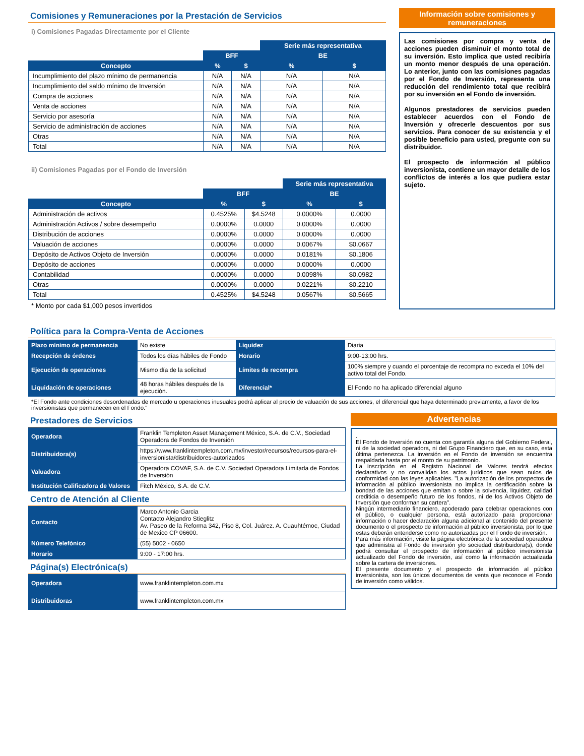Comisiones y Remuneraciones por la Prestación de Servicios
i) Comisiones Pagadas Directamente por el Cliente
| | | | Serie más representativa | |
| | BFF | | BE | |
| Concepto | % | $ | % | $ |
| Incumplimiento del plazo mínimo de permanencia | N/A | N/A | N/A | N/A |
| Incumplimiento del saldo mínimo de Inversión | N/A | N/A | N/A | N/A |
| Compra de acciones | N/A | N/A | N/A | N/A |
| Venta de acciones | N/A | N/A | N/A | N/A |
| Servicio por asesoría | N/A | N/A | N/A | N/A |
| Servicio de administración de acciones | N/A | N/A | N/A | N/A |
| Otras | N/A | N/A | N/A | N/A |
| Total | N/A | N/A | N/A | N/A |
ii) Comisiones Pagadas por el Fondo de Inversión
| | | | Serie más representativa | |
| | BFF | | BE | |
| Concepto | % | $ | % | $ |
| Administración de activos | 0.4525% | $4.5248 | 0.0000% | 0.0000 |
| Administración Activos / sobre desempeño | 0.0000% | 0.0000 | 0.0000% | 0.0000 |
| Distribución de acciones | 0.0000% | 0.0000 | 0.0000% | 0.0000 |
| Valuación de acciones | 0.0000% | 0.0000 | 0.0067% | $0.0667 |
| Depósito de Activos Objeto de Inversión | 0.0000% | 0.0000 | 0.0181% | $0.1806 |
| Depósito de acciones | 0.0000% | 0.0000 | 0.0000% | 0.0000 |
| Contabilidad | 0.0000% | 0.0000 | 0.0098% | $0.0982 |
| Otras | 0.0000% | 0.0000 | 0.0221% | $0.2210 |
| Total | 0.4525% | $4.5248 | 0.0567% | $0.5665 |
* Monto por cada $1,000 pesos invertidos
Información sobre comisiones y remuneraciones
Las comisiones por compra y venta de acciones pueden disminuir el monto total de su inversión. Esto implica que usted recibiría un monto menor después de una operación. Lo anterior, junto con las comisiones pagadas por el Fondo de Inversión, representa una reducción del rendimiento total que recibirá por su inversión en el Fondo de inversión.
Algunos prestadores de servicios pueden establecer acuerdos con el Fondo de Inversión y ofrecerle descuentos por sus servicios. Para conocer de su existencia y el posible beneficio para usted, pregunte con su distribuidor.
El prospecto de información al público inversionista, contiene un mayor detalle de los conflictos de interés a los que pudiera estar sujeto.
Política para la Compra-Venta de Acciones
| Plazo mínimo de permanencia | No existe | Liquidez | Diaria |
| Recepción de órdenes | Todos los días hábiles de Fondo | Horario | 9:00-13:00 hrs. |
| Ejecución de operaciones | Mismo día de la solicitud | Límites de recompra | 100% siempre y cuando el porcentaje de recompra no exceda el 10% del activo total del Fondo. |
| Liquidación de operaciones | 48 horas hábiles después de la ejecución. | Diferencial* | El Fondo no ha aplicado diferencial alguno |
*El Fondo ante condiciones desordenadas de mercado u operaciones inusuales podrá aplicar al precio de valuación de sus acciones, el diferencial que haya determinado previamente, a favor de los inversionistas que permanecen en el Fondo."
Prestadores de Servicios
| Operadora | Franklin Templeton Asset Management México, S.A. de C.V., Sociedad Operadora de Fondos de Inversión |
| Distribuidora(s) | https://www.franklintempleton.com.mx/investor/recursos/recursos-para-el-inversionista/distribuidores-autorizados |
| Valuadora | Operadora COVAF, S.A. de C.V. Sociedad Operadora Limitada de Fondos de Inversión |
| Institución Calificadora de Valores | Fitch México, S.A. de C.V. |
Centro de Atención al Cliente
| Contacto | Marco Antonio Garcia Contacto Alejandro Stieglitz Av. Paseo de la Reforma 342, Piso 8, Col. Juárez. A. Cuauhtémoc, Ciudad de Mexico CP 06600. |
| Número Telefónico | (55) 5002 - 0650 |
| Horario | 9:00 - 17:00 hrs. |
Página(s) Electrónica(s)
| Operadora | www.franklintempleton.com.mx |
| Distribuidoras | www.franklintempleton.com.mx |
Advertencias
.
El Fondo de Inversión no cuenta con garantía alguna del Gobierno Federal, ni de la sociedad operadora, ni del Grupo Financiero que, en su caso, esta última pertenezca. La inversión en el Fondo de inversión se encuentra respaldada hasta por el monto de su patrimonio.
La inscripción en el Registro Nacional de Valores tendrá efectos declarativos y no convalidan los actos jurídicos que sean nulos de conformidad con las leyes aplicables. "La autorización de los prospectos de información al público inversionista no implica la certificación sobre la bondad de las acciones que emitan o sobre la solvencia, liquidez, calidad crediticia o desempeño futuro de los fondos, ni de los Activos Objeto de Inversión que conforman su cartera".
Ningún intermediario financiero, apoderado para celebrar operaciones con el público, o cualquier persona, está autorizado para proporcionar información o hacer declaración alguna adicional al contenido del presente documento o el prospecto de información al público inversionista, por lo que estas deberán entenderse como no autorizadas por el Fondo de inversión.
Para más información, visite la página electrónica de la sociedad operadora que administra al Fondo de inversión y/o sociedad distribuidora(s), donde podrá consultar el prospecto de información al público inversionista actualizado del Fondo de inversión, así como la información actualizada sobre la cartera de inversiones.
El presente documento y el prospecto de información al público inversionista, son los únicos documentos de venta que reconoce el Fondo de inversión como válidos.